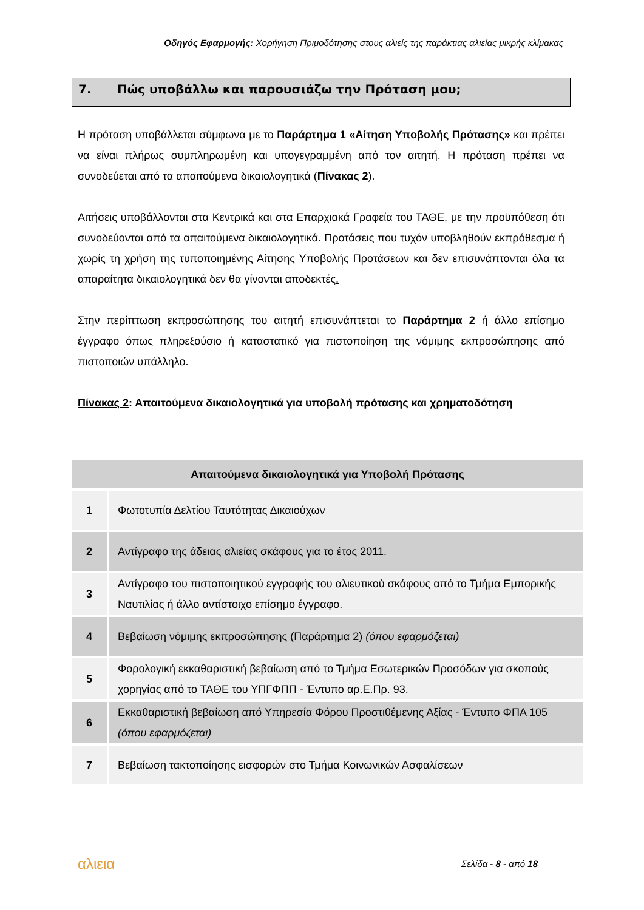Οδηγός Εφαρμογής: Χορήγηση Πριμοδότησης στους αλιείς της παράκτιας αλιείας μικρής κλίμακας
7. Πώς υποβάλλω και παρουσιάζω την Πρόταση μου;
Η πρόταση υποβάλλεται σύμφωνα με το Παράρτημα 1 «Αίτηση Υποβολής Πρότασης» και πρέπει να είναι πλήρως συμπληρωμένη και υπογεγραμμένη από τον αιτητή. Η πρόταση πρέπει να συνοδεύεται από τα απαιτούμενα δικαιολογητικά (Πίνακας 2).
Αιτήσεις υποβάλλονται στα Κεντρικά και στα Επαρχιακά Γραφεία του ΤΑΘΕ, με την προϋπόθεση ότι συνοδεύονται από τα απαιτούμενα δικαιολογητικά. Προτάσεις που τυχόν υποβληθούν εκπρόθεσμα ή χωρίς τη χρήση της τυποποιημένης Αίτησης Υποβολής Προτάσεων και δεν επισυνάπτονται όλα τα απαραίτητα δικαιολογητικά δεν θα γίνονται αποδεκτές.
Στην περίπτωση εκπροσώπησης του αιτητή επισυνάπτεται το Παράρτημα 2 ή άλλο επίσημο έγγραφο όπως πληρεξούσιο ή καταστατικό για πιστοποίηση της νόμιμης εκπροσώπησης από πιστοποιών υπάλληλο.
Πίνακας 2: Απαιτούμενα δικαιολογητικά για υποβολή πρότασης και χρηματοδότηση
| Απαιτούμενα δικαιολογητικά για Υποβολή Πρότασης | |
| --- | --- |
| 1 | Φωτοτυπία Δελτίου Ταυτότητας Δικαιούχων |
| 2 | Αντίγραφο της άδειας αλιείας σκάφους για το έτος 2011. |
| 3 | Αντίγραφο του πιστοποιητικού εγγραφής του αλιευτικού σκάφους από το Τμήμα Εμπορικής Ναυτιλίας ή άλλο αντίστοιχο επίσημο έγγραφο. |
| 4 | Βεβαίωση νόμιμης εκπροσώπησης (Παράρτημα 2) (όπου εφαρμόζεται) |
| 5 | Φορολογική εκκαθαριστική βεβαίωση από το Τμήμα Εσωτερικών Προσόδων για σκοπούς χορηγίας από το ΤΑΘΕ του ΥΠΓΦΠΠ - Έντυπο αρ.Ε.Πρ. 93. |
| 6 | Εκκαθαριστική βεβαίωση από Υπηρεσία Φόρου Προστιθέμενης Αξίας - Έντυπο ΦΠΑ 105 (όπου εφαρμόζεται) |
| 7 | Βεβαίωση τακτοποίησης εισφορών στο Τμήμα Κοινωνικών Ασφαλίσεων |
αλιεια Σελίδα - 8 - από 18